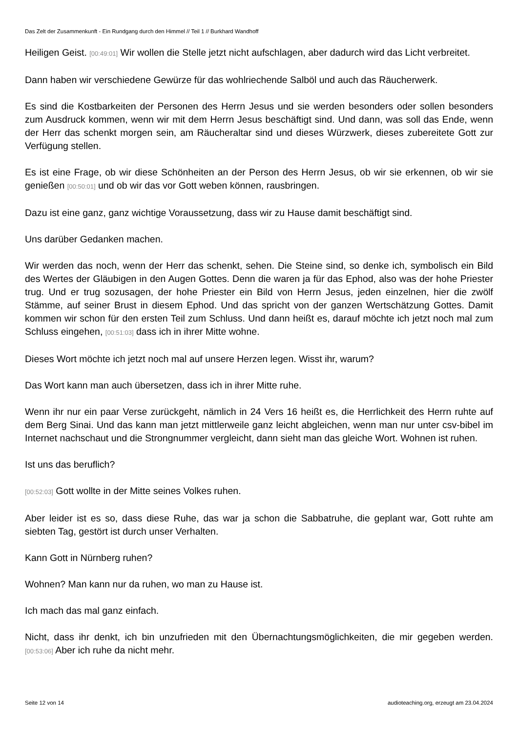Das Zelt der Zusammenkunft - Ein Rundgang durch den Himmel // Teil 1 // Burkhard Wandhoff
Heiligen Geist. [00:49:01] Wir wollen die Stelle jetzt nicht aufschlagen, aber dadurch wird das Licht verbreitet.
Dann haben wir verschiedene Gewürze für das wohlriechende Salböl und auch das Räucherwerk.
Es sind die Kostbarkeiten der Personen des Herrn Jesus und sie werden besonders oder sollen besonders zum Ausdruck kommen, wenn wir mit dem Herrn Jesus beschäftigt sind. Und dann, was soll das Ende, wenn der Herr das schenkt morgen sein, am Räucheraltar sind und dieses Würzwerk, dieses zubereitete Gott zur Verfügung stellen.
Es ist eine Frage, ob wir diese Schönheiten an der Person des Herrn Jesus, ob wir sie erkennen, ob wir sie genießen [00:50:01] und ob wir das vor Gott weben können, rausbringen.
Dazu ist eine ganz, ganz wichtige Voraussetzung, dass wir zu Hause damit beschäftigt sind.
Uns darüber Gedanken machen.
Wir werden das noch, wenn der Herr das schenkt, sehen. Die Steine sind, so denke ich, symbolisch ein Bild des Wertes der Gläubigen in den Augen Gottes. Denn die waren ja für das Ephod, also was der hohe Priester trug. Und er trug sozusagen, der hohe Priester ein Bild von Herrn Jesus, jeden einzelnen, hier die zwölf Stämme, auf seiner Brust in diesem Ephod. Und das spricht von der ganzen Wertschätzung Gottes. Damit kommen wir schon für den ersten Teil zum Schluss. Und dann heißt es, darauf möchte ich jetzt noch mal zum Schluss eingehen, [00:51:03] dass ich in ihrer Mitte wohne.
Dieses Wort möchte ich jetzt noch mal auf unsere Herzen legen. Wisst ihr, warum?
Das Wort kann man auch übersetzen, dass ich in ihrer Mitte ruhe.
Wenn ihr nur ein paar Verse zurückgeht, nämlich in 24 Vers 16 heißt es, die Herrlichkeit des Herrn ruhte auf dem Berg Sinai. Und das kann man jetzt mittlerweile ganz leicht abgleichen, wenn man nur unter csv-bibel im Internet nachschaut und die Strongnummer vergleicht, dann sieht man das gleiche Wort. Wohnen ist ruhen.
Ist uns das beruflich?
[00:52:03] Gott wollte in der Mitte seines Volkes ruhen.
Aber leider ist es so, dass diese Ruhe, das war ja schon die Sabbatruhe, die geplant war, Gott ruhte am siebten Tag, gestört ist durch unser Verhalten.
Kann Gott in Nürnberg ruhen?
Wohnen? Man kann nur da ruhen, wo man zu Hause ist.
Ich mach das mal ganz einfach.
Nicht, dass ihr denkt, ich bin unzufrieden mit den Übernachtungsmöglichkeiten, die mir gegeben werden. [00:53:06] Aber ich ruhe da nicht mehr.
Seite 12 von 14 audioteaching.org, erzeugt am 23.04.2024